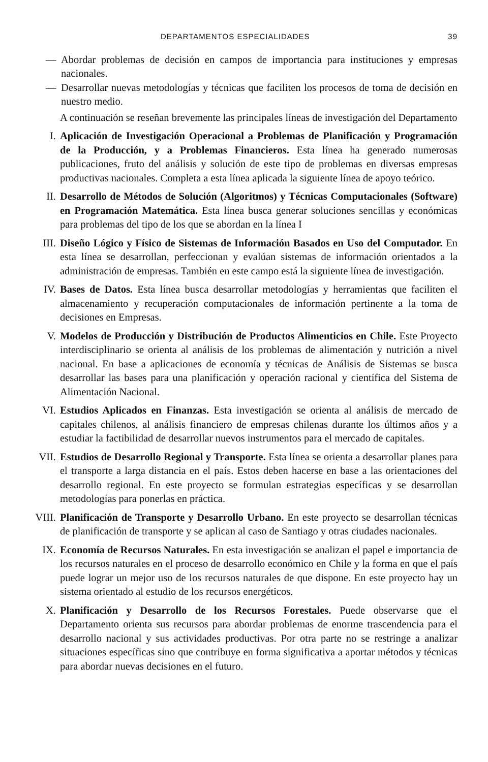DEPARTAMENTOS ESPECIALIDADES 39
— Abordar problemas de decisión en campos de importancia para instituciones y empresas nacionales.
— Desarrollar nuevas metodologías y técnicas que faciliten los procesos de toma de decisión en nuestro medio.
A continuación se reseñan brevemente las principales líneas de investigación del Departamento
I. Aplicación de Investigación Operacional a Problemas de Planificación y Programación de la Producción, y a Problemas Financieros. Esta línea ha generado numerosas publicaciones, fruto del análisis y solución de este tipo de problemas en diversas empresas productivas nacionales. Completa a esta línea aplicada la siguiente línea de apoyo teórico.
II. Desarrollo de Métodos de Solución (Algoritmos) y Técnicas Computacionales (Software) en Programación Matemática. Esta línea busca generar soluciones sencillas y económicas para problemas del tipo de los que se abordan en la línea I
III.
Diseño Lógico y Físico de Sistemas de Información Basados en Uso del Computador. En esta línea se desarrollan, perfeccionan y evalúan sistemas de información orientados a la administración de empresas. También en este campo está la siguiente línea de investigación.
IV. Bases de Datos. Esta línea busca desarrollar metodologías y herramientas que faciliten el almacenamiento y recuperación computacionales de información pertinente a la toma de decisiones en Empresas.
V. Modelos de Producción y Distribución de Productos Alimenticios en Chile. Este Proyecto interdisciplinario se orienta al análisis de los problemas de alimentación y nutrición a nivel nacional. En base a aplicaciones de economía y técnicas de Análisis de Sistemas se busca desarrollar las bases para una planificación y operación racional y científica del Sistema de Alimentación Nacional.
VI. Estudios Aplicados en Finanzas. Esta investigación se orienta al análisis de mercado de capitales chilenos, al análisis financiero de empresas chilenas durante los últimos años y a estudiar la factibilidad de desarrollar nuevos instrumentos para el mercado de capitales.
VII.
Estudios de Desarrollo Regional y Transporte. Esta línea se orienta a desarrollar planes para el transporte a larga distancia en el país. Estos deben hacerse en base a las orientaciones del desarrollo regional. En este proyecto se formulan estrategias específicas y se desarrollan metodologías para ponerlas en práctica.
VIII.
Planificación de Transporte y Desarrollo Urbano. En este proyecto se desarrollan técnicas de planificación de transporte y se aplican al caso de Santiago y otras ciudades nacionales.
IX. Economía de Recursos Naturales. En esta investigación se analizan el papel e importancia de los recursos naturales en el proceso de desarrollo económico en Chile y la forma en que el país puede lograr un mejor uso de los recursos naturales de que dispone. En este proyecto hay un sistema orientado al estudio de los recursos energéticos.
X. Planificación y Desarrollo de los Recursos Forestales. Puede observarse que el Departamento orienta sus recursos para abordar problemas de enorme trascendencia para el desarrollo nacional y sus actividades productivas. Por otra parte no se restringe a analizar situaciones específicas sino que contribuye en forma significativa a aportar métodos y técnicas para abordar nuevas decisiones en el futuro.